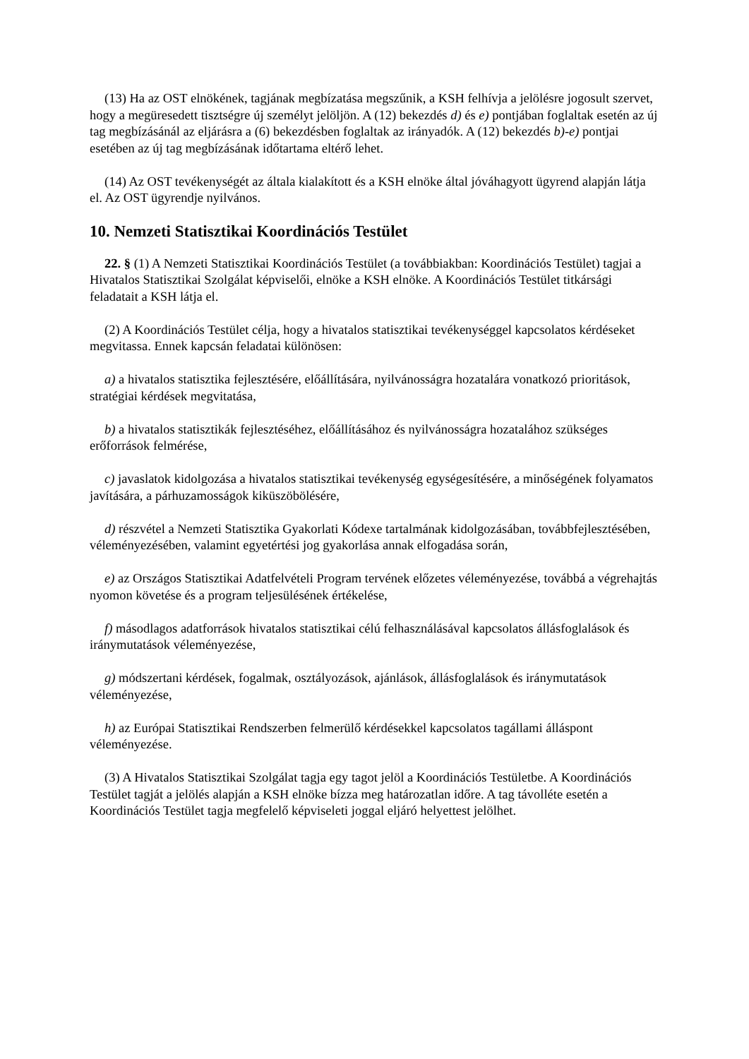(13) Ha az OST elnökének, tagjának megbízatása megszűnik, a KSH felhívja a jelölésre jogosult szervet, hogy a megüresedett tisztségre új személyt jelöljön. A (12) bekezdés d) és e) pontjában foglaltak esetén az új tag megbízásánál az eljárásra a (6) bekezdésben foglaltak az irányadók. A (12) bekezdés b)-e) pontjai esetében az új tag megbízásának időtartama eltérő lehet.
(14) Az OST tevékenységét az általa kialakított és a KSH elnöke által jóváhagyott ügyrend alapján látja el. Az OST ügyrendje nyilvános.
10. Nemzeti Statisztikai Koordinációs Testület
22. § (1) A Nemzeti Statisztikai Koordinációs Testület (a továbbiakban: Koordinációs Testület) tagjai a Hivatalos Statisztikai Szolgálat képviselői, elnöke a KSH elnöke. A Koordinációs Testület titkársági feladatait a KSH látja el.
(2) A Koordinációs Testület célja, hogy a hivatalos statisztikai tevékenységgel kapcsolatos kérdéseket megvitassa. Ennek kapcsán feladatai különösen:
a) a hivatalos statisztika fejlesztésére, előállítására, nyilvánosságra hozatalára vonatkozó prioritások, stratégiai kérdések megvitatása,
b) a hivatalos statisztikák fejlesztéséhez, előállításához és nyilvánosságra hozatalához szükséges erőforrások felmérése,
c) javaslatok kidolgozása a hivatalos statisztikai tevékenység egységesítésére, a minőségének folyamatos javítására, a párhuzamosságok kiküszöbölésére,
d) részvétel a Nemzeti Statisztika Gyakorlati Kódexe tartalmának kidolgozásában, továbbfejlesztésében, véleményezésében, valamint egyetértési jog gyakorlása annak elfogadása során,
e) az Országos Statisztikai Adatfelvételi Program tervének előzetes véleményezése, továbbá a végrehajtás nyomon követése és a program teljesülésének értékelése,
f) másodlagos adatforrások hivatalos statisztikai célú felhasználásával kapcsolatos állásfoglalások és iránymutatások véleményezése,
g) módszertani kérdések, fogalmak, osztályozások, ajánlások, állásfoglalások és iránymutatások véleményezése,
h) az Európai Statisztikai Rendszerben felmerülő kérdésekkel kapcsolatos tagállami álláspont véleményezése.
(3) A Hivatalos Statisztikai Szolgálat tagja egy tagot jelöl a Koordinációs Testületbe. A Koordinációs Testület tagját a jelölés alapján a KSH elnöke bízza meg határozatlan időre. A tag távolléte esetén a Koordinációs Testület tagja megfelelő képviseleti joggal eljáró helyettest jelölhet.